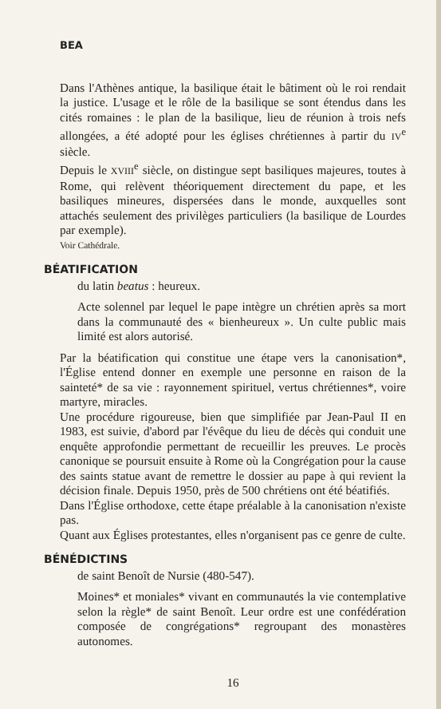BEA
Dans l'Athènes antique, la basilique était le bâtiment où le roi rendait la justice. L'usage et le rôle de la basilique se sont étendus dans les cités romaines : le plan de la basilique, lieu de réunion à trois nefs allongées, a été adopté pour les églises chrétiennes à partir du IV<sup>e</sup> siècle.
Depuis le XVIII<sup>e</sup> siècle, on distingue sept basiliques majeures, toutes à Rome, qui relèvent théoriquement directement du pape, et les basiliques mineures, dispersées dans le monde, auxquelles sont attachés seulement des privilèges particuliers (la basilique de Lourdes par exemple).
Voir Cathédrale.
BÉATIFICATION
du latin beatus : heureux.
Acte solennel par lequel le pape intègre un chrétien après sa mort dans la communauté des « bienheureux ». Un culte public mais limité est alors autorisé.
Par la béatification qui constitue une étape vers la canonisation*, l'Église entend donner en exemple une personne en raison de la sainteté* de sa vie : rayonnement spirituel, vertus chrétiennes*, voire martyre, miracles.
Une procédure rigoureuse, bien que simplifiée par Jean-Paul II en 1983, est suivie, d'abord par l'évêque du lieu de décès qui conduit une enquête approfondie permettant de recueillir les preuves. Le procès canonique se poursuit ensuite à Rome où la Congrégation pour la cause des saints statue avant de remettre le dossier au pape à qui revient la décision finale. Depuis 1950, près de 500 chrétiens ont été béatifiés.
Dans l'Église orthodoxe, cette étape préalable à la canonisation n'existe pas.
Quant aux Églises protestantes, elles n'organisent pas ce genre de culte.
BÉNÉDICTINS
de saint Benoît de Nursie (480-547).
Moines* et moniales* vivant en communautés la vie contemplative selon la règle* de saint Benoît. Leur ordre est une confédération composée de congrégations* regroupant des monastères autonomes.
16